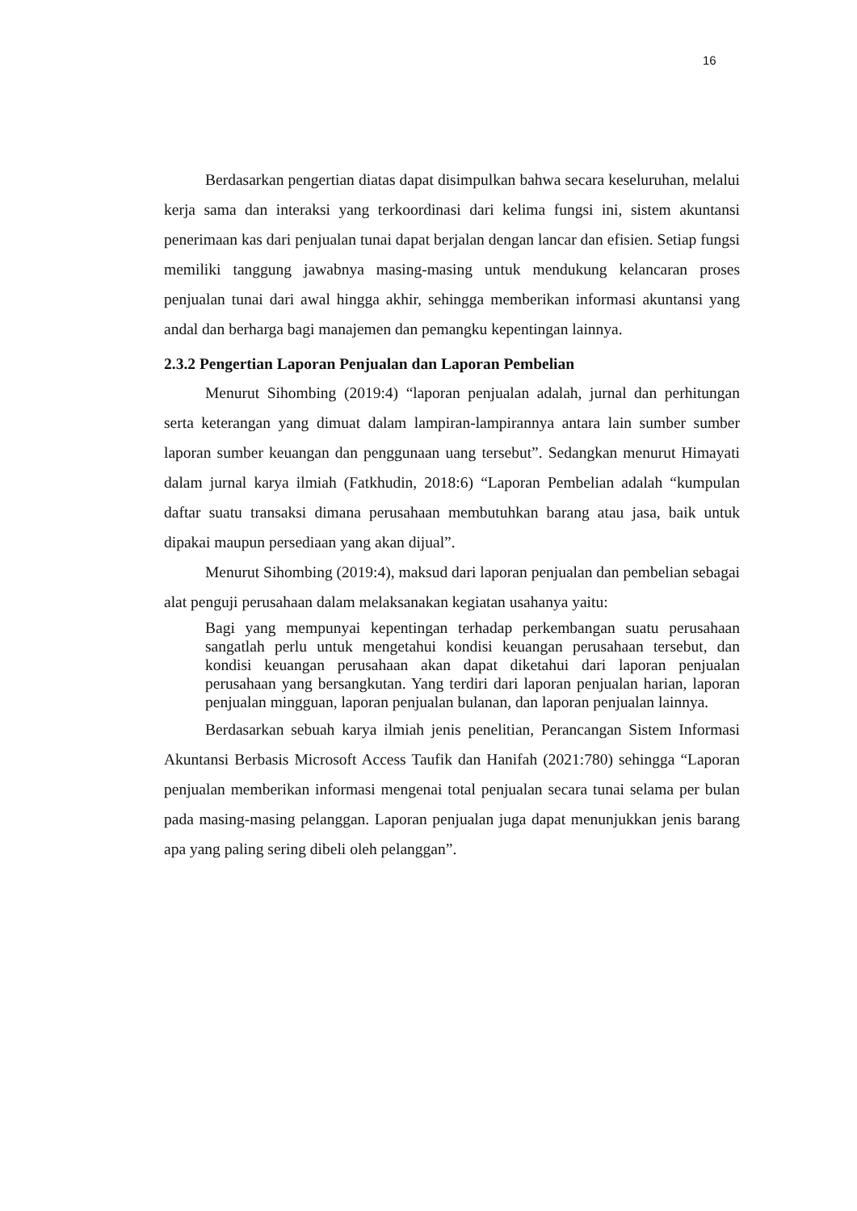16
Berdasarkan pengertian diatas dapat disimpulkan bahwa secara keseluruhan, melalui kerja sama dan interaksi yang terkoordinasi dari kelima fungsi ini, sistem akuntansi penerimaan kas dari penjualan tunai dapat berjalan dengan lancar dan efisien. Setiap fungsi memiliki tanggung jawabnya masing-masing untuk mendukung kelancaran proses penjualan tunai dari awal hingga akhir, sehingga memberikan informasi akuntansi yang andal dan berharga bagi manajemen dan pemangku kepentingan lainnya.
2.3.2 Pengertian Laporan Penjualan dan Laporan Pembelian
Menurut Sihombing (2019:4) “laporan penjualan adalah, jurnal dan perhitungan serta keterangan yang dimuat dalam lampiran-lampirannya antara lain sumber sumber laporan sumber keuangan dan penggunaan uang tersebut”. Sedangkan menurut Himayati dalam jurnal karya ilmiah (Fatkhudin, 2018:6) “Laporan Pembelian adalah “kumpulan daftar suatu transaksi dimana perusahaan membutuhkan barang atau jasa, baik untuk dipakai maupun persediaan yang akan dijual”.
Menurut Sihombing (2019:4), maksud dari laporan penjualan dan pembelian sebagai alat penguji perusahaan dalam melaksanakan kegiatan usahanya yaitu:
Bagi yang mempunyai kepentingan terhadap perkembangan suatu perusahaan sangatlah perlu untuk mengetahui kondisi keuangan perusahaan tersebut, dan kondisi keuangan perusahaan akan dapat diketahui dari laporan penjualan perusahaan yang bersangkutan. Yang terdiri dari laporan penjualan harian, laporan penjualan mingguan, laporan penjualan bulanan, dan laporan penjualan lainnya.
Berdasarkan sebuah karya ilmiah jenis penelitian, Perancangan Sistem Informasi Akuntansi Berbasis Microsoft Access Taufik dan Hanifah (2021:780) sehingga “Laporan penjualan memberikan informasi mengenai total penjualan secara tunai selama per bulan pada masing-masing pelanggan. Laporan penjualan juga dapat menunjukkan jenis barang apa yang paling sering dibeli oleh pelanggan”.